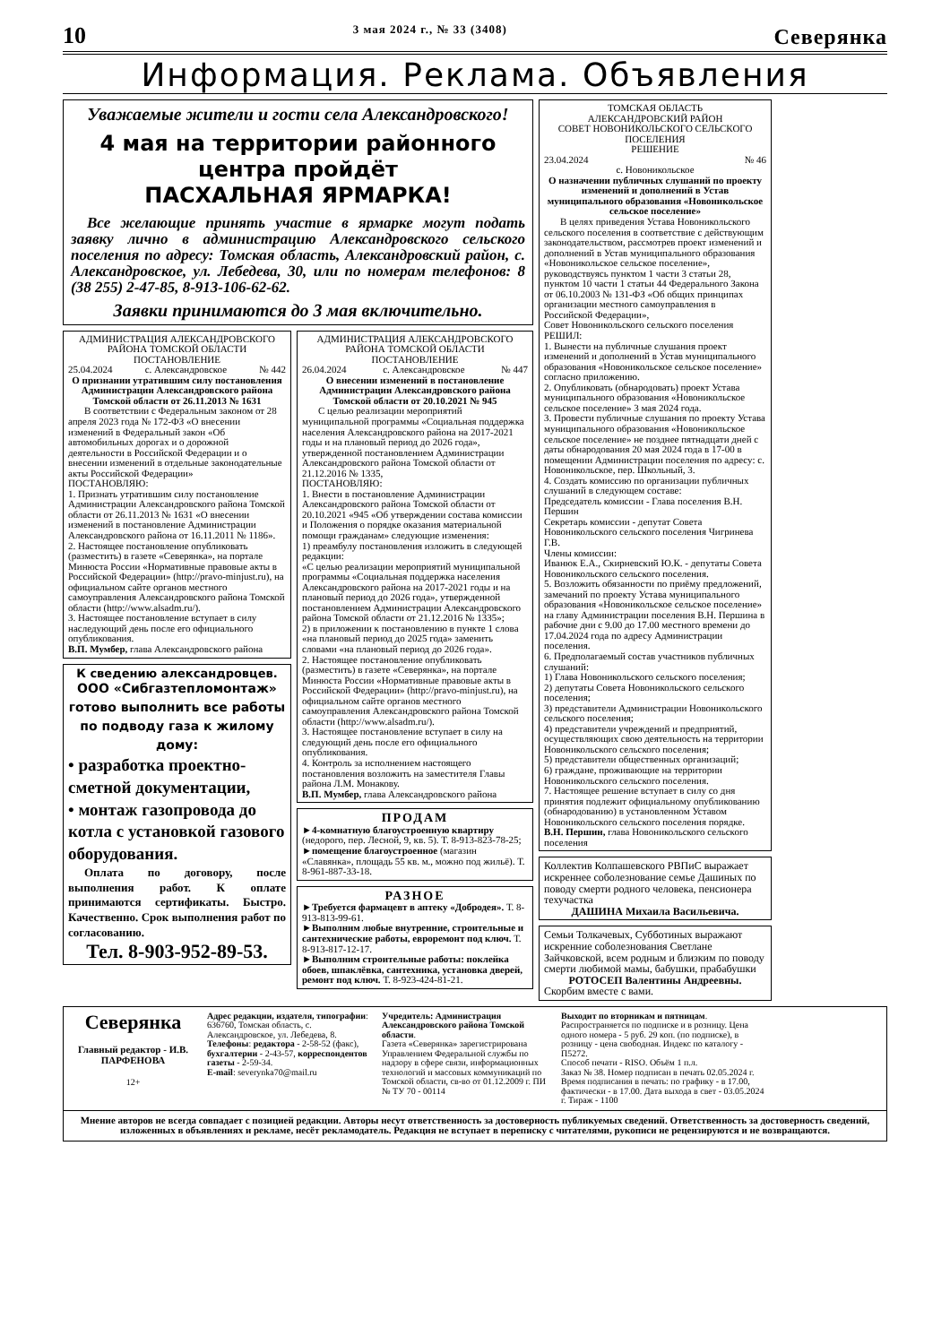10 3 мая 2024 г., № 33 (3408) Северянка
Информация. Реклама. Объявления
Уважаемые жители и гости села Александровского!
4 мая на территории районного
центра пройдёт
ПАСХАЛЬНАЯ ЯРМАРКА!
Все желающие принять участие в ярмарке могут подать заявку лично в администрацию Александровского сельского поселения по адресу: Томская область, Александровский район, с. Александровское, ул. Лебедева, 30, или по номерам телефонов: 8 (38 255) 2-47-85, 8-913-106-62-62.
Заявки принимаются до 3 мая включительно.
АДМИНИСТРАЦИЯ АЛЕКСАНДРОВСКОГО РАЙОНА ТОМСКОЙ ОБЛАСТИ
ПОСТАНОВЛЕНИЕ
25.04.2024 с. Александровское № 442
О признании утратившим силу постановления Администрации Александровского района Томской области от 26.11.2013 № 1631
В соответствии с Федеральным законом от 28 апреля 2023 года № 172-ФЗ «О внесении изменений в Федеральный закон «Об автомобильных дорогах и о дорожной деятельности в Российской Федерации и о внесении изменений в отдельные законодательные акты Российской Федерации»
ПОСТАНОВЛЯЮ:
1. Признать утратившим силу постановление Администрации Александровского района Томской области от 26.11.2013 № 1631 «О внесении изменений в постановление Администрации Александровского района от 16.11.2011 № 1186».
2. Настоящее постановление опубликовать (разместить) в газете «Северянка», на портале Минюста России «Нормативные правовые акты в Российской Федерации» (http://pravo-minjust.ru), на официальном сайте органов местного самоуправления Александровского района Томской области (http://www.alsadm.ru/).
3. Настоящее постановление вступает в силу наследующий день после его официального опубликования.
В.П. Мумбер, глава Александровского района
К сведению александровцев.
ООО «Сибгазтепломонтаж» готово выполнить все работы по подводу газа к жилому дому:
• разработка проектно-сметной документации,
• монтаж газопровода до котла с установкой газового оборудования.
Оплата по договору, после выполнения работ. К оплате принимаются сертификаты. Быстро. Качественно. Срок выполнения работ по согласованию.
Тел. 8-903-952-89-53.
АДМИНИСТРАЦИЯ АЛЕКСАНДРОВСКОГО РАЙОНА ТОМСКОЙ ОБЛАСТИ
ПОСТАНОВЛЕНИЕ
26.04.2024 с. Александровское № 447
О внесении изменений в постановление Администрации Александровского района Томской области от 20.10.2021 № 945
С целью реализации мероприятий муниципальной программы «Социальная поддержка населения Александровского района на 2017-2021 годы и на плановый период до 2026 года», утвержденной постановлением Администрации Александровского района Томской области от 21.12.2016 № 1335,
ПОСТАНОВЛЯЮ:
1. Внести в постановление Администрации Александровского района Томской области от 20.10.2021 «945 «Об утверждении состава комиссии и Положения о порядке оказания материальной помощи гражданам» следующие изменения:
1) преамбулу постановления изложить в следующей редакции:
«С целью реализации мероприятий муниципальной программы «Социальная поддержка населения Александровского района на 2017-2021 годы и на плановый период до 2026 года», утвержденной постановлением Администрации Александровского района Томской области от 21.12.2016 № 1335»;
2) в приложении к постановлению в пункте 1 слова «на плановый период до 2025 года» заменить словами «на плановый период до 2026 года».
2. Настоящее постановление опубликовать (разместить) в газете «Северянка», на портале Минюста России «Нормативные правовые акты в Российской Федерации» (http://pravo-minjust.ru), на официальном сайте органов местного самоуправления Александровского района Томской области (http://www.alsadm.ru/).
3. Настоящее постановление вступает в силу на следующий день после его официального опубликования.
4. Контроль за исполнением настоящего постановления возложить на заместителя Главы района Л.М. Монакову.
В.П. Мумбер, глава Александровского района
ПРОДАМ
►4-комнатную благоустроенную квартиру (недорого, пер. Лесной, 9, кв. 5). Т. 8-913-823-78-25;
►помещение благоустроенное (магазин «Славянка», площадь 55 кв. м., можно под жильё). Т. 8-961-887-33-18.
РАЗНОЕ
►Требуется фармацевт в аптеку «Добродея». Т. 8-913-813-99-61.
►Выполним любые внутренние, строительные и сантехнические работы, евроремонт под ключ. Т. 8-913-817-12-17.
►Выполним строительные работы: поклейка обоев, шпаклёвка, сантехника, установка дверей, ремонт под ключ. Т. 8-923-424-81-21.
ТОМСКАЯ ОБЛАСТЬ
АЛЕКСАНДРОВСКИЙ РАЙОН
СОВЕТ НОВОНИКОЛЬСКОГО СЕЛЬСКОГО ПОСЕЛЕНИЯ
РЕШЕНИЕ
23.04.2024 № 46
с. Новоникольское
О назначении публичных слушаний по проекту изменений и дополнений в Устав муниципального образования «Новоникольское сельское поселение»
В целях приведения Устава Новоникольского сельского поселения в соответствие с действующим законодательством, рассмотрев проект изменений и дополнений в Устав муниципального образования «Новоникольское сельское поселение», руководствуясь пунктом 1 части 3 статьи 28, пунктом 10 части 1 статьи 44 Федерального Закона от 06.10.2003 № 131-ФЗ «Об общих принципах организации местного самоуправления в Российской Федерации»,
Совет Новоникольского сельского поселения РЕШИЛ:
1. Вынести на публичные слушания проект изменений и дополнений в Устав муниципального образования «Новоникольское сельское поселение» согласно приложению.
2. Опубликовать (обнародовать) проект Устава муниципального образования «Новоникольское сельское поселение» 3 мая 2024 года.
3. Провести публичные слушания по проекту Устава муниципального образования «Новоникольское сельское поселение» не позднее пятнадцати дней с даты обнародования 20 мая 2024 года в 17-00 в помещении Администрации поселения по адресу: с. Новоникольское, пер. Школьный, 3.
4. Создать комиссию по организации публичных слушаний в следующем составе:
Председатель комиссии - Глава поселения В.Н. Першин
Секретарь комиссии - депутат Совета Новоникольского сельского поселения Чигринева Г.В.
Члены комиссии:
Иванюк Е.А., Скирневский Ю.К. - депутаты Совета Новоникольского сельского поселения.
5. Возложить обязанности по приёму предложений, замечаний по проекту Устава муниципального образования «Новоникольское сельское поселение» на главу Администрации поселения В.Н. Першина в рабочие дни с 9.00 до 17.00 местного времени до 17.04.2024 года по адресу Администрации поселения.
6. Предполагаемый состав участников публичных слушаний:
1) Глава Новоникольского сельского поселения;
2) депутаты Совета Новоникольского сельского поселения;
3) представители Администрации Новоникольского сельского поселения;
4) представители учреждений и предприятий, осуществляющих свою деятельность на территории Новоникольского сельского поселения;
5) представители общественных организаций;
6) граждане, проживающие на территории Новоникольского сельского поселения.
7. Настоящее решение вступает в силу со дня принятия подлежит официальному опубликованию (обнародованию) в установленном Уставом Новоникольского сельского поселения порядке.
В.Н. Першин, глава Новоникольского сельского поселения
Коллектив Колпашевского РВПиС выражает искреннее соболезнование семье Дашиных по поводу смерти родного человека, пенсионера техучастка
ДАШИНА Михаила Васильевича.
Семьи Толкачевых, Субботиных выражают искренние соболезнования Светлане Зайчковской, всем родным и близким по поводу смерти любимой мамы, бабушки, прабабушки
РОТОСЕП Валентины Андреевны.
Скорбим вместе с вами.
Северянка
Главный редактор - И.В. ПАРФЕНОВА
12+
Адрес редакции, издателя, типографии: 636760, Томская область, с. Александровское, ул. Лебедева, 8.
Телефоны: редактора - 2-58-52 (факс), бухгалтерии - 2-43-57, корреспондентов газеты - 2-59-34.
E-mail: severynka70@mail.ru
Учредитель: Администрация Александровского района Томской области.
Газета «Северянка» зарегистрирована Управлением Федеральной службы по надзору в сфере связи, информационных технологий и массовых коммуникаций по Томской области, св-во от 01.12.2009 г. ПИ № ТУ 70 - 00114
Выходит по вторникам и пятницам.
Распространяется по подписке и в розницу. Цена одного номера - 5 руб. 29 коп. (по подписке), в розницу - цена свободная. Индекс по каталогу - П5272.
Способ печати - RISO. Объём 1 п.л.
Заказ № 38. Номер подписан в печать 02.05.2024 г. Время подписания в печать: по графику - в 17.00, фактически - в 17.00. Дата выхода в свет - 03.05.2024 г. Тираж - 1100
Мнение авторов не всегда совпадает с позицией редакции. Авторы несут ответственность за достоверность публикуемых сведений. Ответственность за достоверность сведений, изложенных в объявлениях и рекламе, несёт рекламодатель. Редакция не вступает в переписку с читателями, рукописи не рецензируются и не возвращаются.